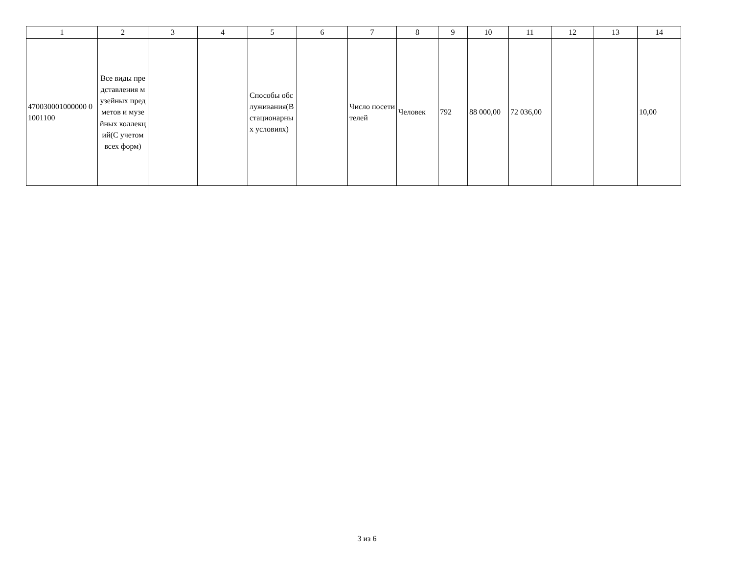| 1 | 2 | 3 | 4 | 5 | 6 | 7 | 8 | 9 | 10 | 11 | 12 | 13 | 14 |
| --- | --- | --- | --- | --- | --- | --- | --- | --- | --- | --- | --- | --- | --- |
| 470030001000000 01001100 | Все виды представления музейных предметов и музейных коллекций(С учетом всех форм) | | | Способы обслуживания(В стационарных условиях) | | Число посетителей | Человек | 792 | 88 000,00 | 72 036,00 | | | 10,00 |
3 из 6